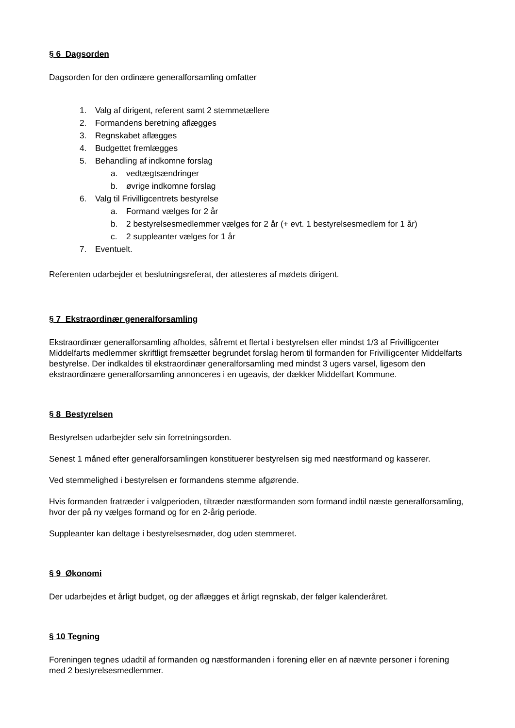§ 6 Dagsorden
Dagsorden for den ordinære generalforsamling omfatter
1. Valg af dirigent, referent samt 2 stemmetællere
2. Formandens beretning aflægges
3. Regnskabet aflægges
4. Budgettet fremlægges
5. Behandling af indkomne forslag
a. vedtægtsændringer
b. øvrige indkomne forslag
6. Valg til Frivilligcentrets bestyrelse
a. Formand vælges for 2 år
b. 2 bestyrelsesmedlemmer vælges for 2 år (+ evt. 1 bestyrelsesmedlem for 1 år)
c. 2 suppleanter vælges for 1 år
7. Eventuelt.
Referenten udarbejder et beslutningsreferat, der attesteres af mødets dirigent.
§ 7 Ekstraordinær generalforsamling
Ekstraordinær generalforsamling afholdes, såfremt et flertal i bestyrelsen eller mindst 1/3 af Frivilligcenter Middelfarts medlemmer skriftligt fremsætter begrundet forslag herom til formanden for Frivilligcenter Middelfarts bestyrelse. Der indkaldes til ekstraordinær generalforsamling med mindst 3 ugers varsel, ligesom den ekstraordinære generalforsamling annonceres i en ugeavis, der dækker Middelfart Kommune.
§ 8 Bestyrelsen
Bestyrelsen udarbejder selv sin forretningsorden.
Senest 1 måned efter generalforsamlingen konstituerer bestyrelsen sig med næstformand og kasserer.
Ved stemmelighed i bestyrelsen er formandens stemme afgørende.
Hvis formanden fratræder i valgperioden, tiltræder næstformanden som formand indtil næste generalforsamling, hvor der på ny vælges formand og for en 2-årig periode.
Suppleanter kan deltage i bestyrelsesmøder, dog uden stemmeret.
§ 9 Økonomi
Der udarbejdes et årligt budget, og der aflægges et årligt regnskab, der følger kalenderåret.
§ 10 Tegning
Foreningen tegnes udadtil af formanden og næstformanden i forening eller en af nævnte personer i forening med 2 bestyrelsesmedlemmer.